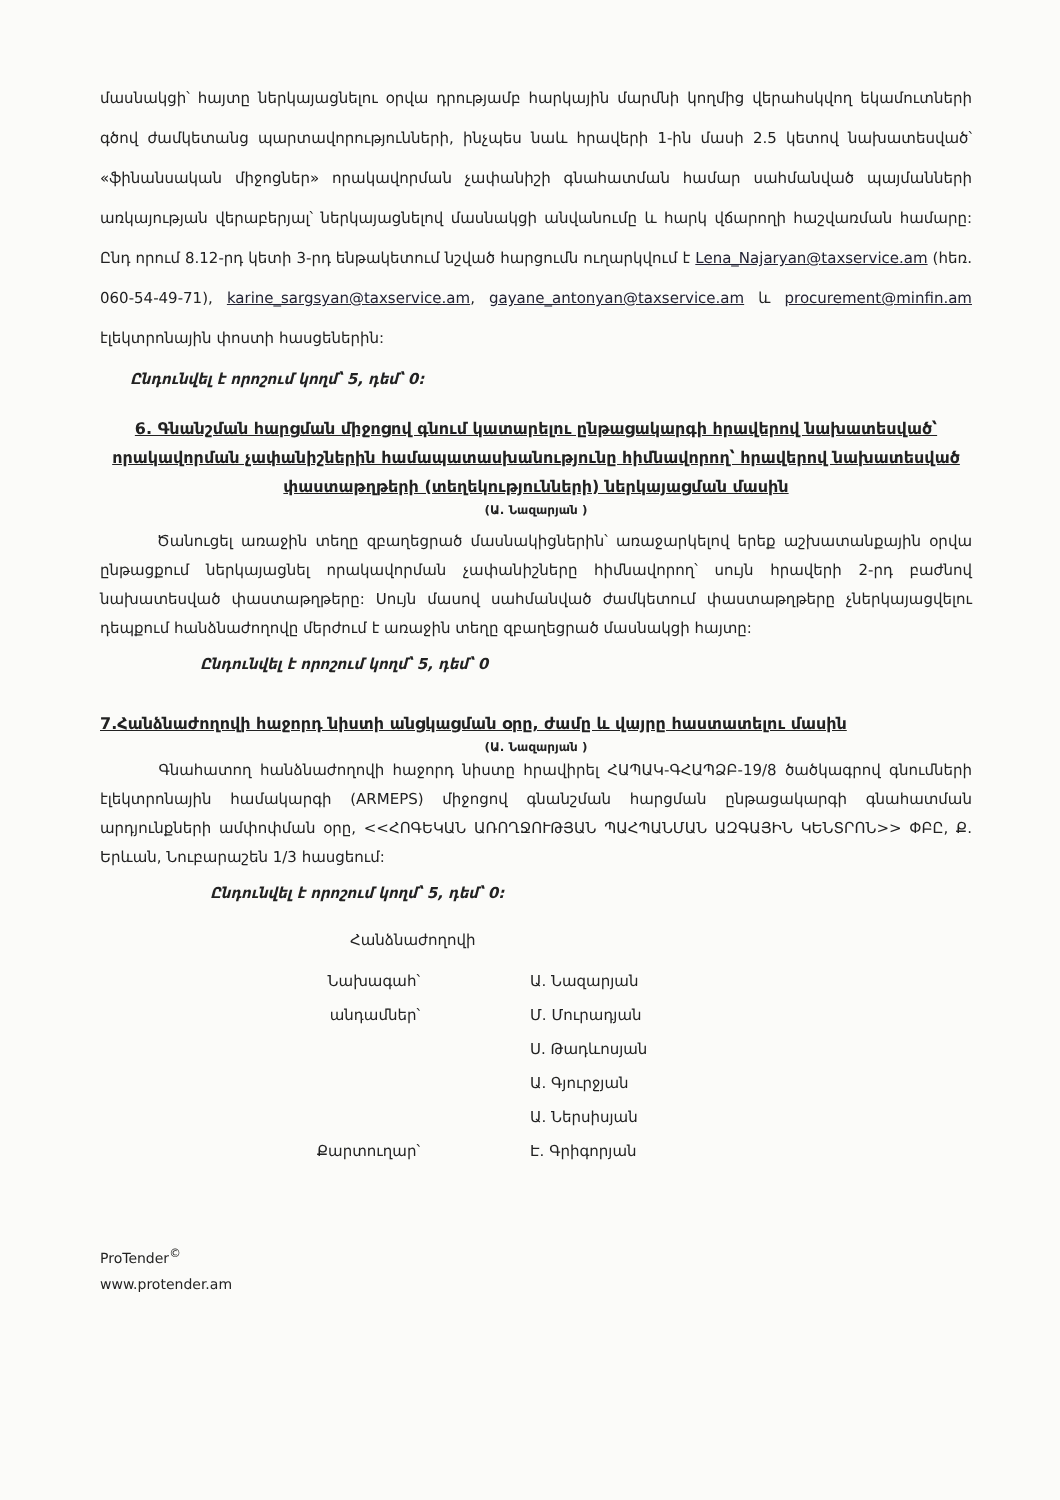մասնակցի՝ հայտը ներկայացնելու օրվա դրությամբ հարկային մարմնի կողմից վերահսկվող եկամուտների գծով ժամկետանց պարտավորությունների, ինչպես նաև հրավերի 1-ին մասի 2.5 կետով նախատեսված՝ «ֆինանսական միջոցներ» որակավորման չափանիշի գնահատման համար սահմանված պայմանների առկայության վերաբերյալ՝ ներկայացնելով մասնակցի անվանումը և հարկ վճարողի հաշվառման համարը: Ընդ որում 8.12-րդ կետի 3-րդ ենթակետում նշված հարցումն ուղարկվում է Lena_Najaryan@taxservice.am (հեռ. 060-54-49-71), karine_sargsyan@taxservice.am, gayane_antonyan@taxservice.am և procurement@minfin.am էլեկտրոնային փոստի հասցեներին:
Ընդունվել է որոշում կողմ՝ 5, դեմ՝ 0:
6. Գնանշման հարցման միջոցով գնում կատարելու ընթացակարգի հրավերով նախատեսված՝ որակավորման չափանիշներին համապատասխանությունը հիմնավորող՝ հրավերով նախատեսված փաստաթղթերի (տեղեկությունների) ներկայացման մասին
(Ա. Նազարյան )
Ծանուցել առաջին տեղը զբաղեցրած մասնակիցներին՝ առաջարկելով երեք աշխատանքային օրվա ընթացքում ներկայացնել որակավորման չափանիշները հիմնավորող՝ սույն հրավերի 2-րդ բաժնով նախատեսված փաստաթղթերը: Սույն մասով սահմանված ժամկետում փաստաթղթերը չներկայացվելու դեպքում հանձնաժողովը մերժում է առաջին տեղը զբաղեցրած մասնակցի հայտը:
Ընդունվել է որոշում կողմ՝ 5, դեմ՝ 0
7.Հանձնաժողովի հաջորդ նիստի անցկացման օրը, ժամը և վայրը հաստատելու մասին
(Ա. Նազարյան )
Գնահատող հանձնաժողովի հաջորդ նիստը հրավիրել ՀԱՊԱԿ-ԳՀԱՊՁԲ-19/8 ծածկագրով գնումների էլեկտրոնային համակարգի (ARMEPS) միջոցով գնանշման հարցման ընթացակարգի գնահատման արդյունքների ամփոփման օրը, <<ՀՈԳԵԿԱՆ ԱՌՈՂՋՈՒԹՅԱՆ ՊԱՀՊԱՆՄԱՆ ԱԶԳԱՅԻՆ ԿԵՆՏՐՈՆ>> ՓԲԸ, Ք. Երևան, Նուբարաշեն 1/3 հասցեում:
Ընդունվել է որոշում կողմ՝ 5, դեմ՝ 0:
Հանձնաժողովի
Նախագահ՝
Ա. Նազարյան
անդամներ՝
Մ. Մուրադյան
Ս. Թադևոսյան
Ա. Գյուրջյան
Ա. Ներսիսյան
Քարտուղար՝
Է. Գրիգորյան
ProTender<sup>©</sup>
www.protender.am